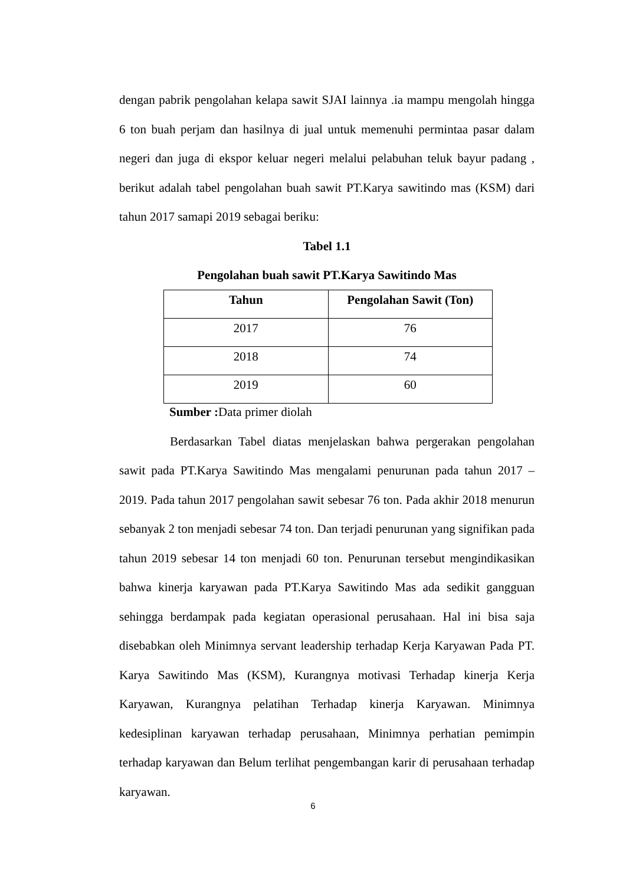dengan pabrik pengolahan kelapa sawit SJAI lainnya .ia mampu mengolah hingga 6 ton buah perjam dan hasilnya di jual untuk memenuhi permintaa pasar dalam negeri dan juga di ekspor keluar negeri melalui pelabuhan teluk bayur padang , berikut adalah tabel pengolahan buah sawit PT.Karya sawitindo mas (KSM) dari tahun 2017 samapi 2019 sebagai beriku:
Tabel 1.1
Pengolahan buah sawit PT.Karya Sawitindo Mas
| Tahun | Pengolahan Sawit (Ton) |
| --- | --- |
| 2017 | 76 |
| 2018 | 74 |
| 2019 | 60 |
Sumber : Data primer diolah
Berdasarkan Tabel diatas menjelaskan bahwa pergerakan pengolahan sawit pada PT.Karya Sawitindo Mas mengalami penurunan pada tahun 2017 – 2019. Pada tahun 2017 pengolahan sawit sebesar 76 ton. Pada akhir 2018 menurun sebanyak 2 ton menjadi sebesar 74 ton. Dan terjadi penurunan yang signifikan pada tahun 2019 sebesar 14 ton menjadi 60 ton. Penurunan tersebut mengindikasikan bahwa kinerja karyawan pada PT.Karya Sawitindo Mas ada sedikit gangguan sehingga berdampak pada kegiatan operasional perusahaan. Hal ini bisa saja disebabkan oleh Minimnya servant leadership terhadap Kerja Karyawan Pada PT. Karya Sawitindo Mas (KSM), Kurangnya motivasi Terhadap kinerja Kerja Karyawan, Kurangnya pelatihan Terhadap kinerja Karyawan. Minimnya kedesiplinan karyawan terhadap perusahaan, Minimnya perhatian pemimpin terhadap karyawan dan Belum terlihat pengembangan karir di perusahaan terhadap karyawan.
6